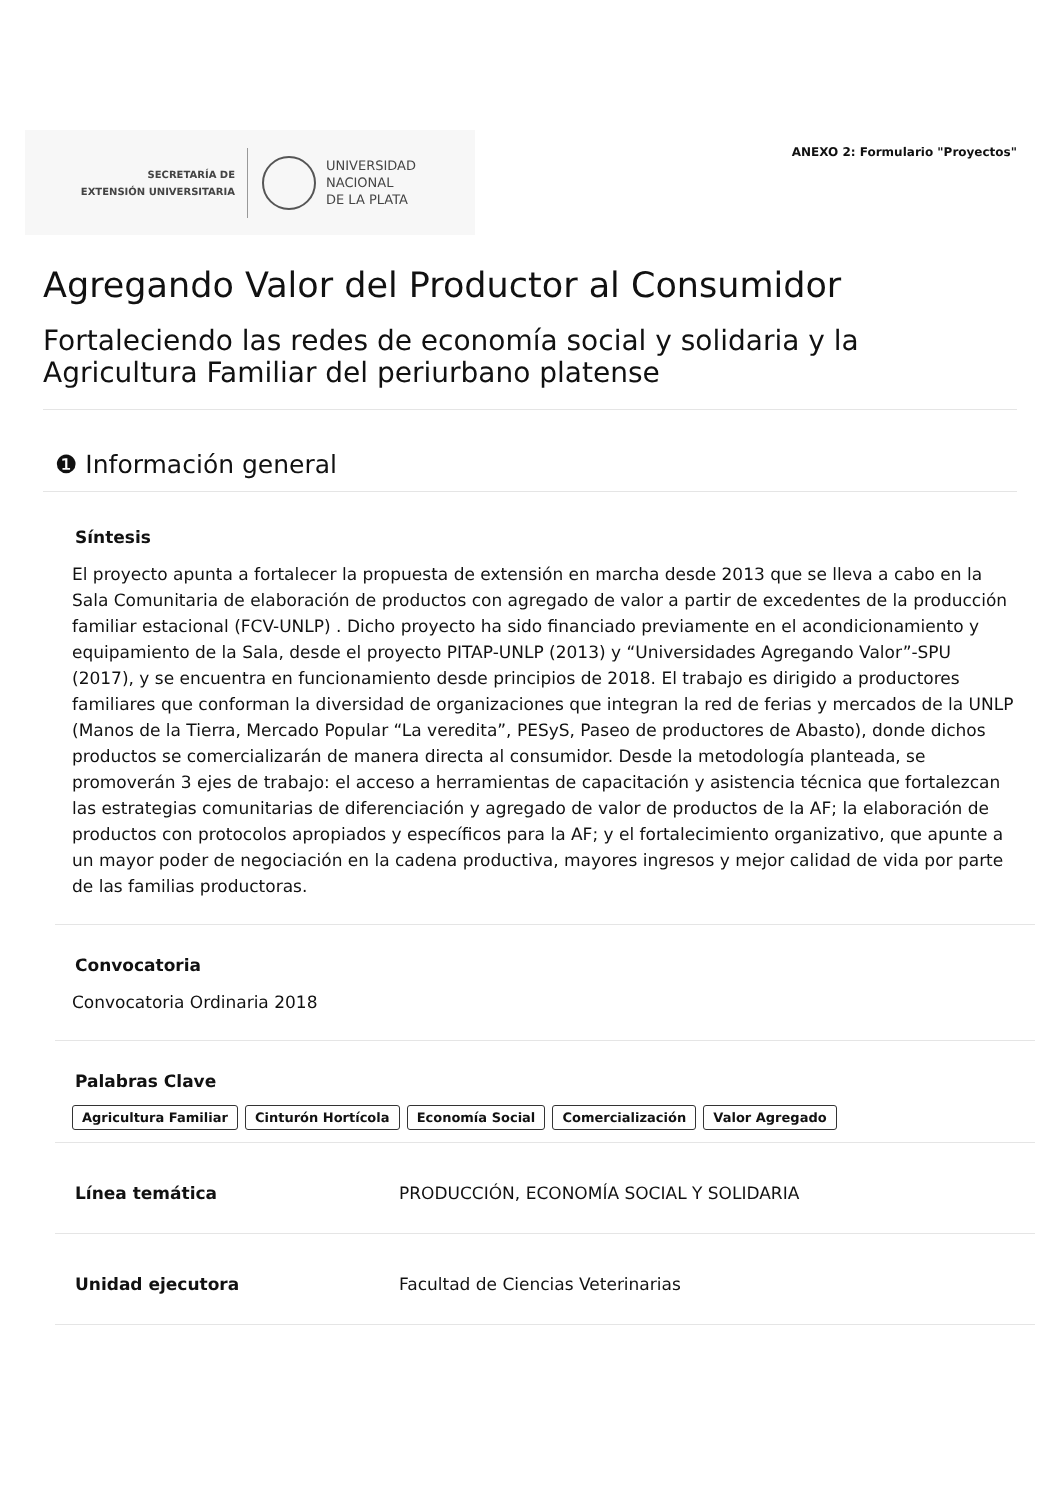SECRETARÍA DE
EXTENSIÓN UNIVERSITARIA
UNIVERSIDAD
NACIONAL
DE LA PLATA
ANEXO 2: Formulario "Proyectos"
Agregando Valor del Productor al Consumidor
Fortaleciendo las redes de economía social y solidaria y la Agricultura Familiar del periurbano platense
❶ Información general
Síntesis
El proyecto apunta a fortalecer la propuesta de extensión en marcha desde 2013 que se lleva a cabo en la Sala Comunitaria de elaboración de productos con agregado de valor a partir de excedentes de la producción familiar estacional (FCV-UNLP) . Dicho proyecto ha sido financiado previamente en el acondicionamiento y equipamiento de la Sala, desde el proyecto PITAP-UNLP (2013) y “Universidades Agregando Valor”-SPU (2017), y se encuentra en funcionamiento desde principios de 2018. El trabajo es dirigido a productores familiares que conforman la diversidad de organizaciones que integran la red de ferias y mercados de la UNLP (Manos de la Tierra, Mercado Popular “La veredita”, PESyS, Paseo de productores de Abasto), donde dichos productos se comercializarán de manera directa al consumidor. Desde la metodología planteada, se promoverán 3 ejes de trabajo: el acceso a herramientas de capacitación y asistencia técnica que fortalezcan las estrategias comunitarias de diferenciación y agregado de valor de productos de la AF; la elaboración de productos con protocolos apropiados y específicos para la AF; y el fortalecimiento organizativo, que apunte a un mayor poder de negociación en la cadena productiva, mayores ingresos y mejor calidad de vida por parte de las familias productoras.
Convocatoria
Convocatoria Ordinaria 2018
Palabras Clave
Agricultura Familiar Cinturón Hortícola Economía Social Comercialización Valor Agregado
Línea temática PRODUCCIÓN, ECONOMÍA SOCIAL Y SOLIDARIA
Unidad ejecutora Facultad de Ciencias Veterinarias